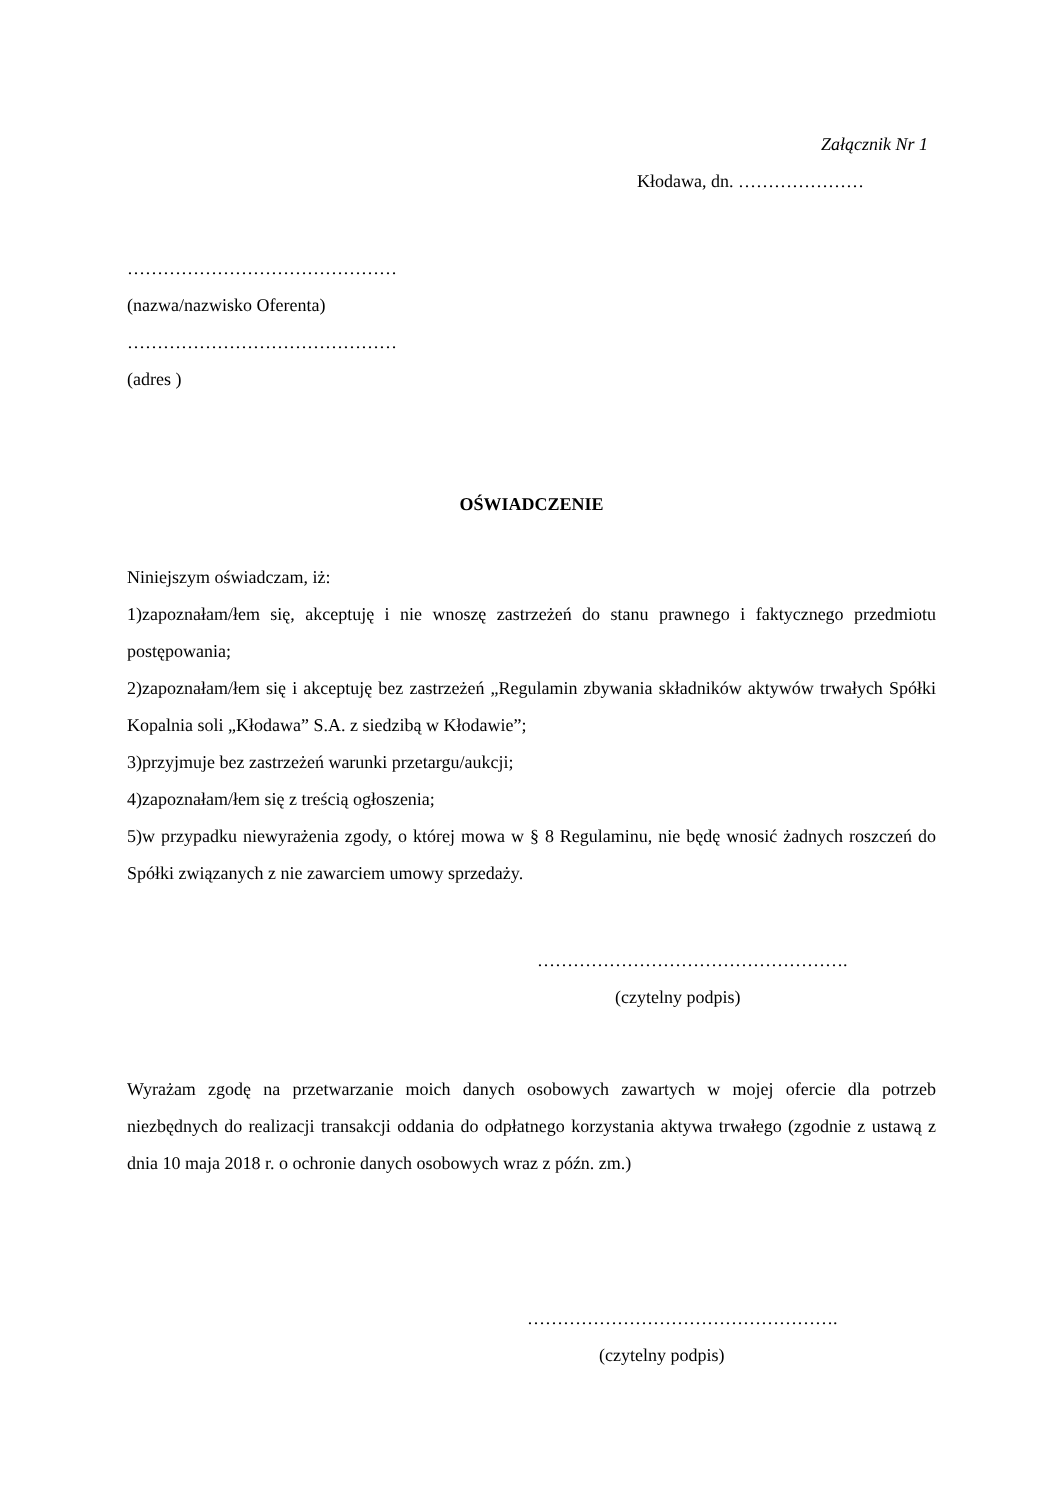Załącznik Nr 1
Kłodawa, dn. …………………
………………………………………
(nazwa/nazwisko Oferenta)
………………………………………
(adres )
OŚWIADCZENIE
Niniejszym oświadczam, iż:
1)zapoznałam/łem się, akceptuję i nie wnoszę zastrzeżeń do stanu prawnego i faktycznego przedmiotu postępowania;
2)zapoznałam/łem się i akceptuję bez zastrzeżeń „Regulamin zbywania składników aktywów trwałych Spółki Kopalnia soli „Kłodawa” S.A. z siedzibą w Kłodawie”;
3)przyjmuje bez zastrzeżeń warunki przetargu/aukcji;
4)zapoznałam/łem się z treścią ogłoszenia;
5)w przypadku niewyrażenia zgody, o której mowa w § 8 Regulaminu, nie będę wnosić żadnych roszczeń do Spółki związanych z nie zawarciem umowy sprzedaży.
…………………………………………….
(czytelny podpis)
Wyrażam zgodę na przetwarzanie moich danych osobowych zawartych w mojej ofercie dla potrzeb niezbędnych do realizacji transakcji oddania do odpłatnego korzystania aktywa trwałego (zgodnie z ustawą z dnia 10 maja 2018 r. o ochronie danych osobowych wraz z późn. zm.)
…………………………………………….
(czytelny podpis)